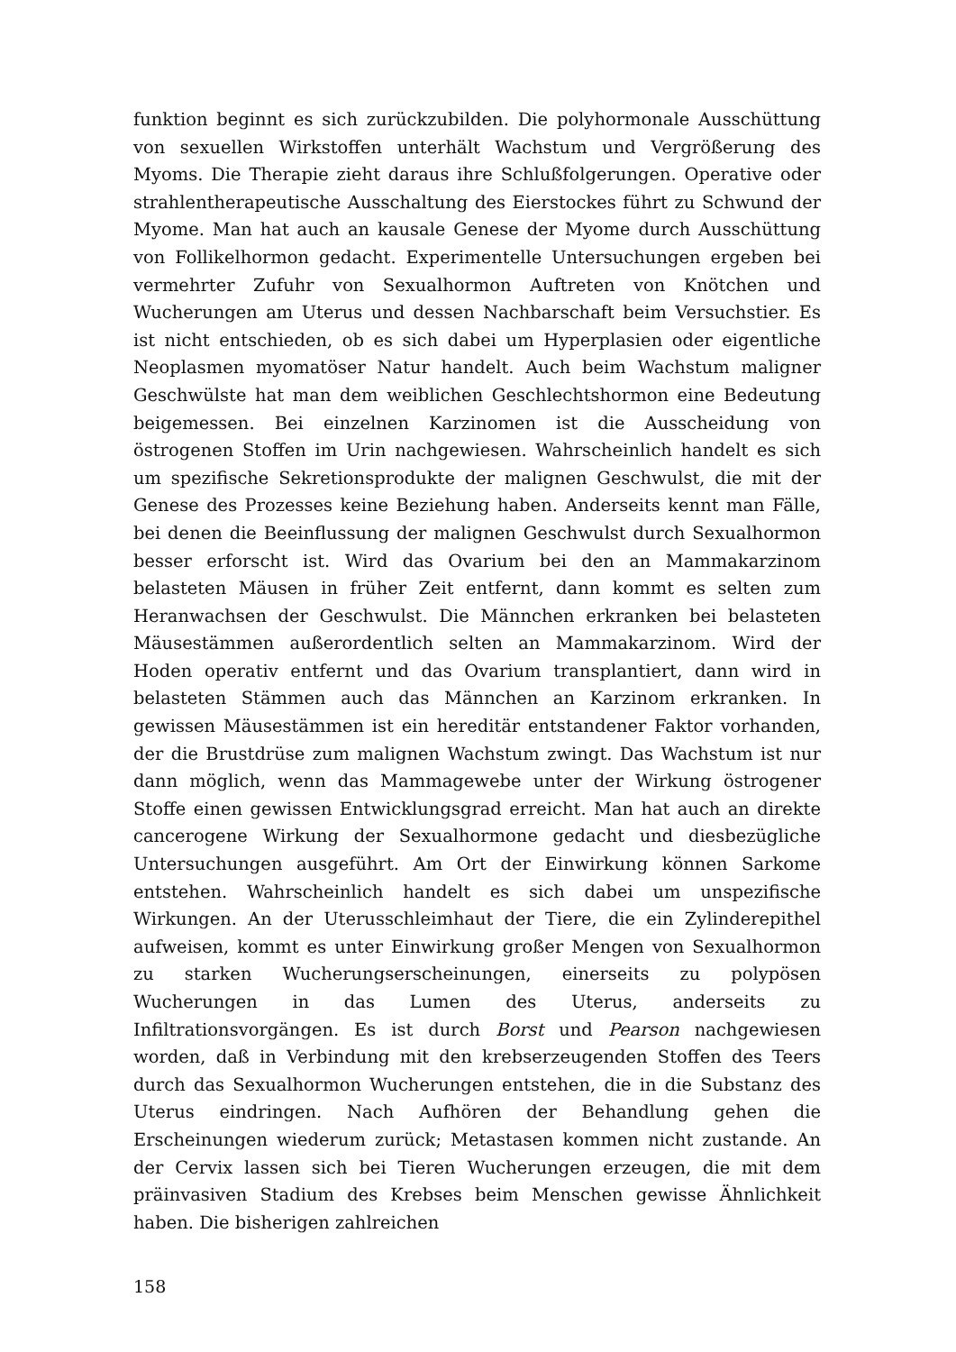funktion beginnt es sich zurückzubilden. Die polyhormonale Ausschüttung von sexuellen Wirkstoffen unterhält Wachstum und Vergrößerung des Myoms. Die Therapie zieht daraus ihre Schlußfolgerungen. Operative oder strahlentherapeutische Ausschaltung des Eierstockes führt zu Schwund der Myome. Man hat auch an kausale Genese der Myome durch Ausschüttung von Follikelhormon gedacht. Experimentelle Untersuchungen ergeben bei vermehrter Zufuhr von Sexualhormon Auftreten von Knötchen und Wucherungen am Uterus und dessen Nachbarschaft beim Versuchstier. Es ist nicht entschieden, ob es sich dabei um Hyperplasien oder eigentliche Neoplasmen myomatöser Natur handelt. Auch beim Wachstum maligner Geschwülste hat man dem weiblichen Geschlechtshormon eine Bedeutung beigemessen. Bei einzelnen Karzinomen ist die Ausscheidung von östrogenen Stoffen im Urin nachgewiesen. Wahrscheinlich handelt es sich um spezifische Sekretionsprodukte der malignen Geschwulst, die mit der Genese des Prozesses keine Beziehung haben. Anderseits kennt man Fälle, bei denen die Beeinflussung der malignen Geschwulst durch Sexualhormon besser erforscht ist. Wird das Ovarium bei den an Mammakarzinom belasteten Mäusen in früher Zeit entfernt, dann kommt es selten zum Heranwachsen der Geschwulst. Die Männchen erkranken bei belasteten Mäusestämmen außerordentlich selten an Mammakarzinom. Wird der Hoden operativ entfernt und das Ovarium transplantiert, dann wird in belasteten Stämmen auch das Männchen an Karzinom erkranken. In gewissen Mäusestämmen ist ein hereditär entstandener Faktor vorhanden, der die Brustdrüse zum malignen Wachstum zwingt. Das Wachstum ist nur dann möglich, wenn das Mammagewebe unter der Wirkung östrogener Stoffe einen gewissen Entwicklungsgrad erreicht. Man hat auch an direkte cancerogene Wirkung der Sexualhormone gedacht und diesbezügliche Untersuchungen ausgeführt. Am Ort der Einwirkung können Sarkome entstehen. Wahrscheinlich handelt es sich dabei um unspezifische Wirkungen. An der Uterusschleimhaut der Tiere, die ein Zylinderepithel aufweisen, kommt es unter Einwirkung großer Mengen von Sexualhormon zu starken Wucherungserscheinungen, einerseits zu polypösen Wucherungen in das Lumen des Uterus, anderseits zu Infiltrationsvorgängen. Es ist durch Borst und Pearson nachgewiesen worden, daß in Verbindung mit den krebserzeugenden Stoffen des Teers durch das Sexualhormon Wucherungen entstehen, die in die Substanz des Uterus eindringen. Nach Aufhören der Behandlung gehen die Erscheinungen wiederum zurück; Metastasen kommen nicht zustande. An der Cervix lassen sich bei Tieren Wucherungen erzeugen, die mit dem präinvasiven Stadium des Krebses beim Menschen gewisse Ähnlichkeit haben. Die bisherigen zahlreichen
158